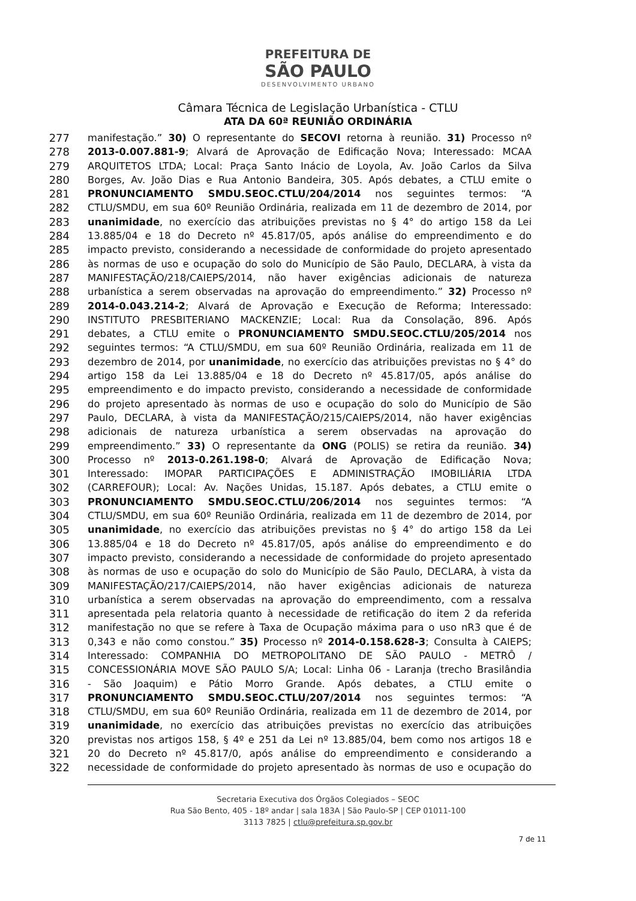PREFEITURA DE
SÃO PAULO
DESENVOLVIMENTO URBANO
Câmara Técnica de Legislação Urbanística - CTLU
ATA DA 60ª REUNIÃO ORDINÁRIA
277 manifestação.” 30) O representante do SECOVI retorna à reunião. 31) Processo nº
278 2013-0.007.881-9; Alvará de Aprovação de Edificação Nova; Interessado: MCAA
279 ARQUITETOS LTDA; Local: Praça Santo Inácio de Loyola, Av. João Carlos da Silva
280 Borges, Av. João Dias e Rua Antonio Bandeira, 305. Após debates, a CTLU emite o
281 PRONUNCIAMENTO SMDU.SEOC.CTLU/204/2014 nos seguintes termos: “A
282 CTLU/SMDU, em sua 60º Reunião Ordinária, realizada em 11 de dezembro de 2014, por
283 unanimidade, no exercício das atribuições previstas no § 4° do artigo 158 da Lei
284 13.885/04 e 18 do Decreto nº 45.817/05, após análise do empreendimento e do
285 impacto previsto, considerando a necessidade de conformidade do projeto apresentado
286 às normas de uso e ocupação do solo do Município de São Paulo, DECLARA, à vista da
287 MANIFESTAÇÃO/218/CAIEPS/2014, não haver exigências adicionais de natureza
288 urbanística a serem observadas na aprovação do empreendimento.” 32) Processo nº
289 2014-0.043.214-2; Alvará de Aprovação e Execução de Reforma; Interessado:
290 INSTITUTO PRESBITERIANO MACKENZIE; Local: Rua da Consolação, 896. Após
291 debates, a CTLU emite o PRONUNCIAMENTO SMDU.SEOC.CTLU/205/2014 nos
292 seguintes termos: “A CTLU/SMDU, em sua 60º Reunião Ordinária, realizada em 11 de
293 dezembro de 2014, por unanimidade, no exercício das atribuições previstas no § 4° do
294 artigo 158 da Lei 13.885/04 e 18 do Decreto nº 45.817/05, após análise do
295 empreendimento e do impacto previsto, considerando a necessidade de conformidade
296 do projeto apresentado às normas de uso e ocupação do solo do Município de São
297 Paulo, DECLARA, à vista da MANIFESTAÇÃO/215/CAIEPS/2014, não haver exigências
298 adicionais de natureza urbanística a serem observadas na aprovação do
299 empreendimento.” 33) O representante da ONG (POLIS) se retira da reunião. 34)
300 Processo nº 2013-0.261.198-0; Alvará de Aprovação de Edificação Nova;
301 Interessado: IMOPAR PARTICIPAÇÕES E ADMINISTRAÇÃO IMOBILIÁRIA LTDA
302 (CARREFOUR); Local: Av. Nações Unidas, 15.187. Após debates, a CTLU emite o
303 PRONUNCIAMENTO SMDU.SEOC.CTLU/206/2014 nos seguintes termos: “A
304 CTLU/SMDU, em sua 60º Reunião Ordinária, realizada em 11 de dezembro de 2014, por
305 unanimidade, no exercício das atribuições previstas no § 4° do artigo 158 da Lei
306 13.885/04 e 18 do Decreto nº 45.817/05, após análise do empreendimento e do
307 impacto previsto, considerando a necessidade de conformidade do projeto apresentado
308 às normas de uso e ocupação do solo do Município de São Paulo, DECLARA, à vista da
309 MANIFESTAÇÃO/217/CAIEPS/2014, não haver exigências adicionais de natureza
310 urbanística a serem observadas na aprovação do empreendimento, com a ressalva
311 apresentada pela relatoria quanto à necessidade de retificação do item 2 da referida
312 manifestação no que se refere à Taxa de Ocupação máxima para o uso nR3 que é de
313 0,343 e não como constou.” 35) Processo nº 2014-0.158.628-3; Consulta à CAIEPS;
314 Interessado: COMPANHIA DO METROPOLITANO DE SÃO PAULO - METRÔ /
315 CONCESSIONÁRIA MOVE SÃO PAULO S/A; Local: Linha 06 - Laranja (trecho Brasilândia
316 - São Joaquim) e Pátio Morro Grande. Após debates, a CTLU emite o
317 PRONUNCIAMENTO SMDU.SEOC.CTLU/207/2014 nos seguintes termos: “A
318 CTLU/SMDU, em sua 60º Reunião Ordinária, realizada em 11 de dezembro de 2014, por
319 unanimidade, no exercício das atribuições previstas no exercício das atribuições
320 previstas nos artigos 158, § 4º e 251 da Lei nº 13.885/04, bem como nos artigos 18 e
321 20 do Decreto nº 45.817/0, após análise do empreendimento e considerando a
322 necessidade de conformidade do projeto apresentado às normas de uso e ocupação do
Secretaria Executiva dos Órgãos Colegiados – SEOC
Rua São Bento, 405 - 18º andar | sala 183A | São Paulo-SP | CEP 01011-100
3113 7825 | ctlu@prefeitura.sp.gov.br
7 de 11